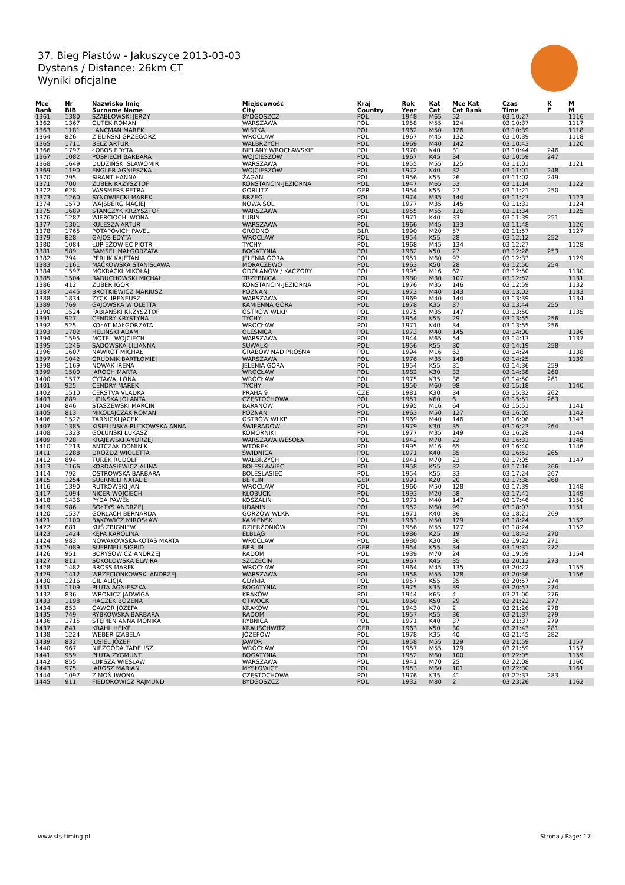37. Bieg Piastów - Jakuszyce 2013-03-03
Dystans / Distance: 26km CT
Wyniki oficjalne
| Mce Rank | Nr BIB | Nazwisko Imię Surname Name | Miejscowość City | Kraj Country | Rok Year | Kat Cat | Mce Kat Cat Rank | Czas Time | K F | M M |
| --- | --- | --- | --- | --- | --- | --- | --- | --- | --- | --- |
| 1361 | 1380 | SZABŁOWSKI JERZY | BYDGOSZCZ | POL | 1948 | M65 | 52 | 03:10:27 | | 1116 |
| 1362 | 1367 | GUTEK ROMAN | WARSZAWA | POL | 1958 | M55 | 124 | 03:10:37 | | 1117 |
| 1363 | 1181 | LANCMAN MAREK | WISTKA | POL | 1962 | M50 | 126 | 03:10:39 | | 1118 |
| 1364 | 826 | ZIELIŃSKI GRZEGORZ | WROCŁAW | POL | 1967 | M45 | 132 | 03:10:39 | | 1118 |
| 1365 | 1711 | BEŁZ ARTUR | WAŁBRZYCH | POL | 1969 | M40 | 142 | 03:10:43 | | 1120 |
| 1366 | 1797 | ŁOBOS EDYTA | BIELANY WROCŁAWSKIE | POL | 1970 | K40 | 31 | 03:10:44 | 246 | |
| 1367 | 1082 | POSPIECH BARBARA | WOJCIESZÓW | POL | 1967 | K45 | 34 | 03:10:59 | 247 | |
| 1368 | 1649 | DUDZIŃSKI SŁAWOMIR | WARSZAWA | POL | 1955 | M55 | 125 | 03:11:01 | | 1121 |
| 1369 | 1190 | ENGLER AGNIESZKA | WOJCIESZÓW | POL | 1972 | K40 | 32 | 03:11:01 | 248 | |
| 1370 | 795 | SIRANT HANNA | ŻAGAŃ | POL | 1956 | K55 | 26 | 03:11:02 | 249 | |
| 1371 | 700 | ŻUBER KRZYSZTOF | KONSTANCIN-JEZIORNA | POL | 1947 | M65 | 53 | 03:11:14 | | 1122 |
| 1372 | 628 | VASSMERS PETRA | GORLITZ | GER | 1954 | K55 | 27 | 03:11:21 | 250 | |
| 1373 | 1260 | SYNOWIECKI MAREK | BRZEG | POL | 1974 | M35 | 144 | 03:11:23 | | 1123 |
| 1374 | 1570 | WAJSBERG MACIEJ | NOWA SÓL | POL | 1977 | M35 | 145 | 03:11:31 | | 1124 |
| 1375 | 1689 | STAŃCZYK KRZYSZTOF | WARSZAWA | POL | 1955 | M55 | 126 | 03:11:34 | | 1125 |
| 1376 | 1287 | WIERCIOCH IWONA | LUBIN | POL | 1971 | K40 | 33 | 03:11:39 | 251 | |
| 1377 | 1301 | KULESZA ARTUR | WARSZAWA | POL | 1966 | M45 | 133 | 03:11:48 | | 1126 |
| 1378 | 1765 | POTAPOVICH PAVEL | GRODNO | BLR | 1990 | M20 | 57 | 03:11:57 | | 1127 |
| 1379 | 828 | GAJOS EDYTA | WROCŁAW | POL | 1954 | K55 | 28 | 03:12:12 | 252 | |
| 1380 | 1084 | ŁUPIEŻOWIEC PIOTR | TYCHY | POL | 1968 | M45 | 134 | 03:12:27 | | 1128 |
| 1381 | 589 | SAMSEL MAŁGORZATA | BOGATYNIA | POL | 1962 | K50 | 27 | 03:12:28 | 253 | |
| 1382 | 794 | PERLIK KAJETAN | JELENIA GÓRA | POL | 1951 | M60 | 97 | 03:12:33 | | 1129 |
| 1383 | 1161 | MAĆKOWSKA STANISŁAWA | MORACZEWO | POL | 1963 | K50 | 28 | 03:12:50 | 254 | |
| 1384 | 1597 | MOKRACKI MIKOŁAJ | ODOLANÓW / KACZORY | POL | 1995 | M16 | 62 | 03:12:50 | | 1130 |
| 1385 | 1504 | RADUCHOWSKI MICHAŁ | TRZEBNICA | POL | 1980 | M30 | 107 | 03:12:52 | | 1131 |
| 1386 | 412 | ŻUBER IGOR | KONSTANCIN-JEZIORNA | POL | 1976 | M35 | 146 | 03:12:59 | | 1132 |
| 1387 | 1445 | BROTKIEWICZ MARIUSZ | POZNAŃ | POL | 1973 | M40 | 143 | 03:13:02 | | 1133 |
| 1388 | 1834 | ŻYCKI IRENEUSZ | WARSZAWA | POL | 1969 | M40 | 144 | 03:13:39 | | 1134 |
| 1389 | 769 | GAJOWSKA WIOLETTA | KAMIENNA GÓRA | POL | 1978 | K35 | 37 | 03:13:44 | 255 | |
| 1390 | 1524 | FABIAŃSKI KRZYSZTOF | OSTRÓW WLKP | POL | 1975 | M35 | 147 | 03:13:50 | | 1135 |
| 1391 | 927 | CENDRY KRYSTYNA | TYCHY | POL | 1954 | K55 | 29 | 03:13:55 | 256 | |
| 1392 | 525 | KOŁAT MAŁGORZATA | WROCŁAW | POL | 1971 | K40 | 34 | 03:13:55 | 256 | |
| 1393 | 1702 | HELIŃSKI ADAM | OLEŚNICA | POL | 1973 | M40 | 145 | 03:14:00 | | 1136 |
| 1394 | 1595 | MOTEL WOJCIECH | WARSZAWA | POL | 1944 | M65 | 54 | 03:14:13 | | 1137 |
| 1395 | 1246 | SADOWSKA LILIANNA | SUWAŁKI | POL | 1956 | K55 | 30 | 03:14:19 | 258 | |
| 1396 | 1607 | NAWROT MICHAŁ | GRABÓW NAD PROSNĄ | POL | 1994 | M16 | 63 | 03:14:24 | | 1138 |
| 1397 | 1042 | GRUDNIK BARTŁOMIEJ | WARSZAWA | POL | 1976 | M35 | 148 | 03:14:25 | | 1139 |
| 1398 | 1169 | NOWAK IRENA | JELENIA GÓRA | POL | 1954 | K55 | 31 | 03:14:36 | 259 | |
| 1399 | 1500 | JAROCH MARTA | WROCŁAW | POL | 1982 | K30 | 33 | 03:14:38 | 260 | |
| 1400 | 1577 | CYTAWA ILONA | WROCŁAW | POL | 1975 | K35 | 38 | 03:14:50 | 261 | |
| 1401 | 925 | CENDRY MAREK | TYCHY | POL | 1950 | M60 | 98 | 03:15:18 | | 1140 |
| 1402 | 1510 | CERSTVA VLADKA | PRAHA 9 | CZE | 1981 | K30 | 34 | 03:15:32 | 262 | |
| 1403 | 889 | LIPIŃSKA JOLANTA | CZĘSTOCHOWA | POL | 1951 | K60 | 6 | 03:15:51 | 263 | |
| 1404 | 846 | STASZEWSKI MARCIN | BARANÓW | POL | 1995 | M16 | 64 | 03:15:51 | | 1141 |
| 1405 | 813 | MIKOŁAJCZAK ROMAN | POZNAŃ | POL | 1963 | M50 | 127 | 03:16:05 | | 1142 |
| 1406 | 1522 | TARNICKI JACEK | OSTRÓW WLKP | POL | 1969 | M40 | 146 | 03:16:06 | | 1143 |
| 1407 | 1385 | KISIELIŃSKA-RUTKOWSKA ANNA | ŚWIERADÓW | POL | 1979 | K30 | 35 | 03:16:23 | 264 | |
| 1408 | 1323 | GOŁUŃSKI ŁUKASZ | KOMORNIKI | POL | 1977 | M35 | 149 | 03:16:28 | | 1144 |
| 1409 | 728 | KRAJEWSKI ANDRZEJ | WARSZAWA WESOŁA | POL | 1942 | M70 | 22 | 03:16:31 | | 1145 |
| 1410 | 1213 | ANTCZAK DOMINIK | WTÓREK | POL | 1995 | M16 | 65 | 03:16:40 | | 1146 |
| 1411 | 1288 | DROŻDŻ WIOLETTA | ŚWIDNICA | POL | 1971 | K40 | 35 | 03:16:51 | 265 | |
| 1412 | 894 | TUREK RUDOLF | WAŁBRZYCH | POL | 1941 | M70 | 23 | 03:17:05 | | 1147 |
| 1413 | 1166 | KORDASIEWICZ ALINA | BOLESŁAWIEC | POL | 1958 | K55 | 32 | 03:17:16 | 266 | |
| 1414 | 792 | OSTROWSKA BARBARA | BOLESŁASIEC | POL | 1954 | K55 | 33 | 03:17:24 | 267 | |
| 1415 | 1254 | SUERMELI NATALIE | BERLIN | GER | 1991 | K20 | 20 | 03:17:38 | 268 | |
| 1416 | 1390 | RUTKOWSKI JAN | WROCŁAW | POL | 1960 | M50 | 128 | 03:17:39 | | 1148 |
| 1417 | 1094 | NICER WOJCIECH | KŁOBUCK | POL | 1993 | M20 | 58 | 03:17:41 | | 1149 |
| 1418 | 1436 | PYDA PAWEŁ | KOSZALIN | POL | 1971 | M40 | 147 | 03:17:46 | | 1150 |
| 1419 | 986 | SOŁTYS ANDRZEJ | UDANIN | POL | 1952 | M60 | 99 | 03:18:07 | | 1151 |
| 1420 | 1537 | GORLACH BERNARDA | GORZÓW WLKP. | POL | 1971 | K40 | 36 | 03:18:21 | 269 | |
| 1421 | 1100 | BĄKOWICZ MIROSŁAW | KAMIEŃSK | POL | 1963 | M50 | 129 | 03:18:24 | | 1152 |
| 1422 | 681 | KUŚ ZBIGNIEW | DZIERŻONIÓW | POL | 1956 | M55 | 127 | 03:18:24 | | 1152 |
| 1423 | 1424 | KĘPA KAROLINA | ELBLĄG | POL | 1986 | K25 | 19 | 03:18:42 | 270 | |
| 1424 | 983 | NOWAKOWSKA-KOTAS MARTA | WROCŁAW | POL | 1980 | K30 | 36 | 03:19:22 | 271 | |
| 1425 | 1089 | SUERMELI SIGRID | BERLIN | GER | 1954 | K55 | 34 | 03:19:31 | 272 | |
| 1426 | 951 | BORYSOWICZ ANDRZEJ | RADOM | POL | 1939 | M70 | 24 | 03:19:59 | | 1154 |
| 1427 | 811 | SOKOŁOWSKA ELWIRA | SZCZECIN | POL | 1967 | K45 | 35 | 03:20:12 | 273 | |
| 1428 | 1482 | BROSS MAREK | WROCŁAW | POL | 1964 | M45 | 135 | 03:20:22 | | 1155 |
| 1429 | 1412 | WRZECIONKOWSKI ANDRZEJ | WARSZAWA | POL | 1958 | M55 | 128 | 03:20:36 | | 1156 |
| 1430 | 1216 | GIL ALICJA | GDYNIA | POL | 1957 | K55 | 35 | 03:20:57 | 274 | |
| 1431 | 1109 | PLUTA AGNIESZKA | BOGATYNIA | POL | 1975 | K35 | 39 | 03:20:57 | 274 | |
| 1432 | 836 | WRONICZ JADWIGA | KRAKÓW | POL | 1944 | K65 | 4 | 03:21:00 | 276 | |
| 1433 | 1198 | HACZEK BOŻENA | OTWOCK | POL | 1960 | K50 | 29 | 03:21:22 | 277 | |
| 1434 | 853 | GAWOR JÓZEFA | KRAKÓW | POL | 1943 | K70 | 2 | 03:21:26 | 278 | |
| 1435 | 749 | RYBKOWSKA BARBARA | RADOM | POL | 1957 | K55 | 36 | 03:21:37 | 279 | |
| 1436 | 1715 | STĘPIEŃ ANNA MONIKA | RYBNICA | POL | 1971 | K40 | 37 | 03:21:37 | 279 | |
| 1437 | 841 | KRAHL HEIKE | KRAUSCHWITZ | GER | 1963 | K50 | 30 | 03:21:43 | 281 | |
| 1438 | 1224 | WEBER IZABELA | JÓZEFÓW | POL | 1978 | K35 | 40 | 03:21:45 | 282 | |
| 1439 | 832 | JUSIEL JÓZEF | JAWOR | POL | 1958 | M55 | 129 | 03:21:59 | | 1157 |
| 1440 | 967 | NIEZGODA TADEUSZ | WROCŁAW | POL | 1957 | M55 | 129 | 03:21:59 | | 1157 |
| 1441 | 959 | PLUTA ZYGMUNT | BOGATYNIA | POL | 1952 | M60 | 100 | 03:22:05 | | 1159 |
| 1442 | 855 | ŁUKSZA WIESŁAW | WARSZAWA | POL | 1941 | M70 | 25 | 03:22:08 | | 1160 |
| 1443 | 975 | JAROSZ MARIAN | MYSŁOWICE | POL | 1953 | M60 | 101 | 03:22:30 | | 1161 |
| 1444 | 1097 | ZIMOŃ IWONA | CZĘSTOCHOWA | POL | 1976 | K35 | 41 | 03:22:33 | 283 | |
| 1445 | 911 | FIEDOROWICZ RAJMUND | BYDGOSZCZ | POL | 1932 | M80 | 2 | 03:23:26 | | 1162 |
www.sts-timing.pl Strona / Page: 17